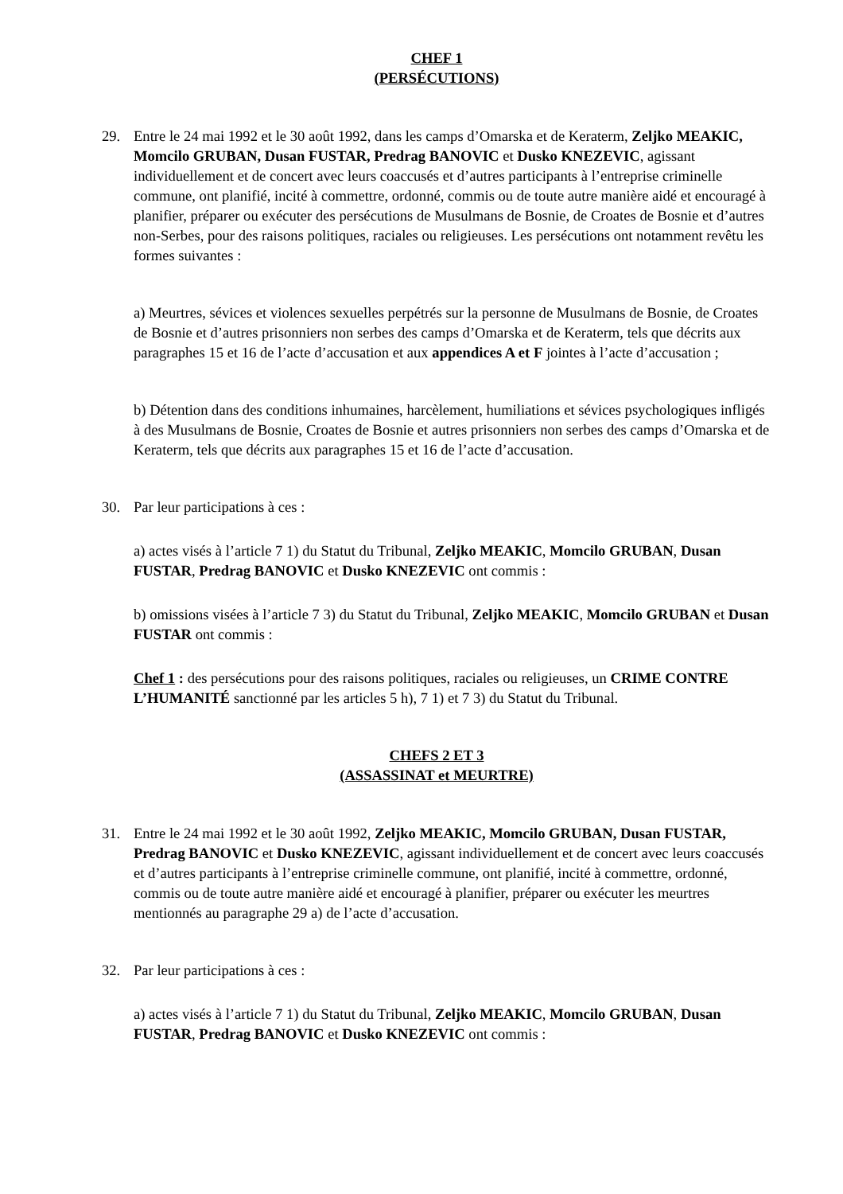CHEF 1
(PERSÉCUTIONS)
29. Entre le 24 mai 1992 et le 30 août 1992, dans les camps d’Omarska et de Keraterm, Zeljko MEAKIC, Momcilo GRUBAN, Dusan FUSTAR, Predrag BANOVIC et Dusko KNEZEVIC, agissant individuellement et de concert avec leurs coaccusés et d’autres participants à l’entreprise criminelle commune, ont planifié, incité à commettre, ordonné, commis ou de toute autre manière aidé et encouragé à planifier, préparer ou exécuter des persécutions de Musulmans de Bosnie, de Croates de Bosnie et d’autres non-Serbes, pour des raisons politiques, raciales ou religieuses. Les persécutions ont notamment revêtu les formes suivantes :
a) Meurtres, sévices et violences sexuelles perpétrés sur la personne de Musulmans de Bosnie, de Croates de Bosnie et d’autres prisonniers non serbes des camps d’Omarska et de Keraterm, tels que décrits aux paragraphes 15 et 16 de l’acte d’accusation et aux appendices A et F jointes à l’acte d’accusation ;
b) Détention dans des conditions inhumaines, harcèlement, humiliations et sévices psychologiques infligés à des Musulmans de Bosnie, Croates de Bosnie et autres prisonniers non serbes des camps d’Omarska et de Keraterm, tels que décrits aux paragraphes 15 et 16 de l’acte d’accusation.
30. Par leur participations à ces :
a) actes visés à l’article 7 1) du Statut du Tribunal, Zeljko MEAKIC, Momcilo GRUBAN, Dusan FUSTAR, Predrag BANOVIC et Dusko KNEZEVIC ont commis :
b) omissions visées à l’article 7 3) du Statut du Tribunal, Zeljko MEAKIC, Momcilo GRUBAN et Dusan FUSTAR ont commis :
Chef 1 : des persécutions pour des raisons politiques, raciales ou religieuses, un CRIME CONTRE L’HUMANITÉ sanctionné par les articles 5 h), 7 1) et 7 3) du Statut du Tribunal.
CHEFS 2 ET 3
(ASSASSINAT et MEURTRE)
31. Entre le 24 mai 1992 et le 30 août 1992, Zeljko MEAKIC, Momcilo GRUBAN, Dusan FUSTAR, Predrag BANOVIC et Dusko KNEZEVIC, agissant individuellement et de concert avec leurs coaccusés et d’autres participants à l’entreprise criminelle commune, ont planifié, incité à commettre, ordonné, commis ou de toute autre manière aidé et encouragé à planifier, préparer ou exécuter les meurtres mentionnés au paragraphe 29 a) de l’acte d’accusation.
32. Par leur participations à ces :
a) actes visés à l’article 7 1) du Statut du Tribunal, Zeljko MEAKIC, Momcilo GRUBAN, Dusan FUSTAR, Predrag BANOVIC et Dusko KNEZEVIC ont commis :